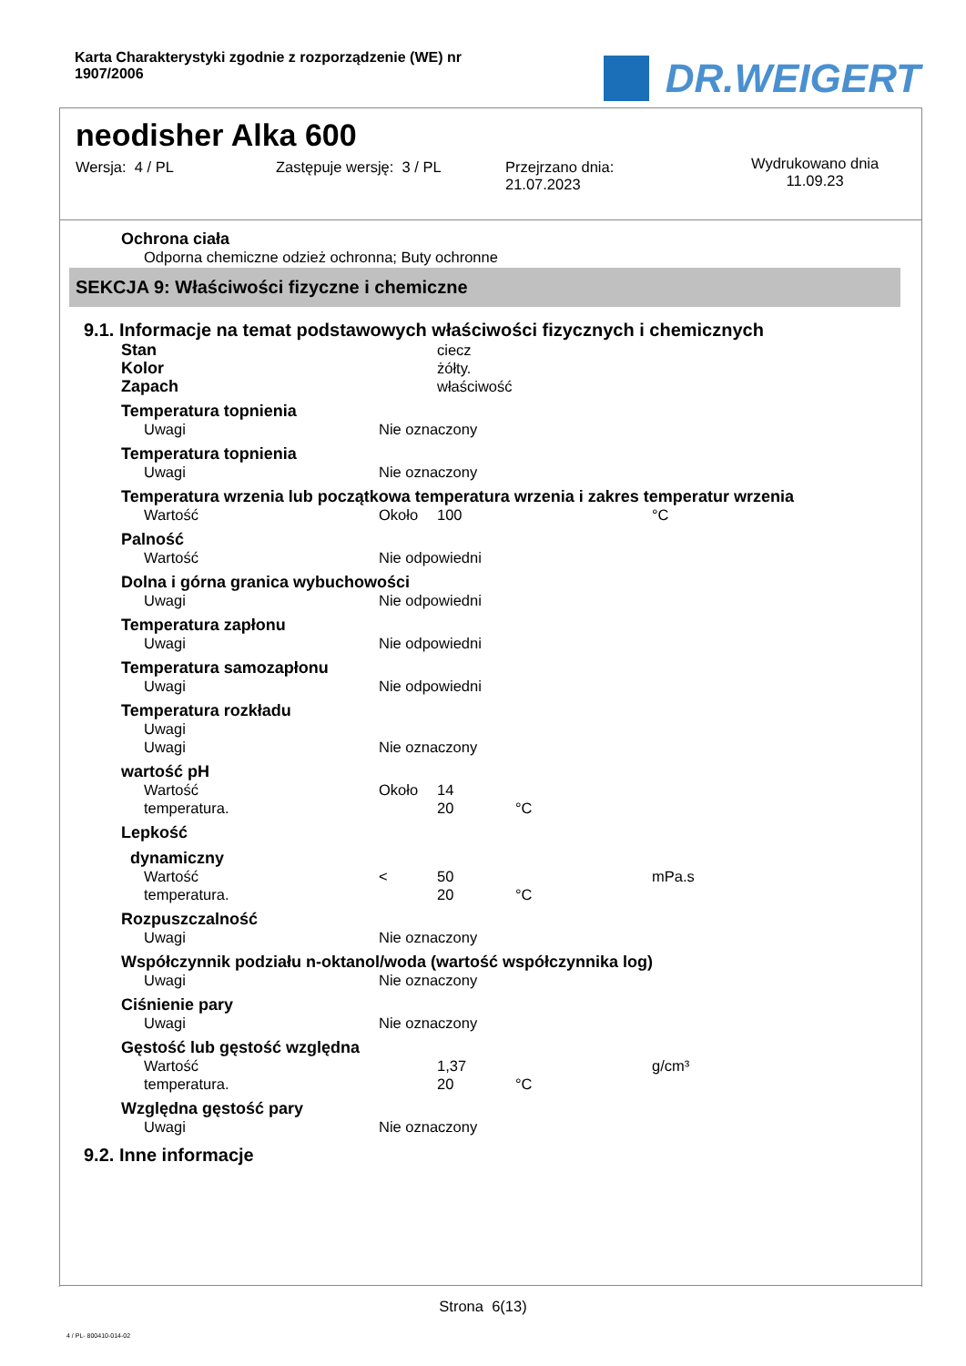Karta Charakterystyki zgodnie z rozporządzenie (WE) nr 1907/2006
DR.WEIGERT
neodisher Alka 600
Wersja: 4 / PL Zastępuje wersję: 3 / PL Przejrzano dnia:
21.07.2023
Wydrukowano dnia
11.09.23
Ochrona ciała
Odporna chemiczne odzież ochronna; Buty ochronne
SEKCJA 9: Właściwości fizyczne i chemiczne
9.1. Informacje na temat podstawowych właściwości fizycznych i chemicznych
| Stan | | ciecz | | |
| Kolor | | żółty. | | |
| Zapach | | właściwość | | |
| Temperatura topnienia | | | | |
| Uwagi | Nie oznaczony | | | |
| Temperatura topnienia | | | | |
| Uwagi | Nie oznaczony | | | |
| Temperatura wrzenia lub początkowa temperatura wrzenia i zakres temperatur wrzenia | | | | |
| Wartość | Około | 100 | | °C |
| Palność | | | | |
| Wartość | Nie odpowiedni | | | |
| Dolna i górna granica wybuchowości | | | | |
| Uwagi | Nie odpowiedni | | | |
| Temperatura zapłonu | | | | |
| Uwagi | Nie odpowiedni | | | |
| Temperatura samozapłonu | | | | |
| Uwagi | Nie odpowiedni | | | |
| Temperatura rozkładu | | | | |
| Uwagi | | | | |
| Uwagi | Nie oznaczony | | | |
| wartość pH | | | | |
| Wartość | Około | 14 | | |
| temperatura. | | 20 | °C | |
| Lepkość | | | | |
| dynamiczny | | | | |
| Wartość | < | 50 | | mPa.s |
| temperatura. | | 20 | °C | |
| Rozpuszczalność | | | | |
| Uwagi | Nie oznaczony | | | |
| Współczynnik podziału n-oktanol/woda (wartość współczynnika log) | | | | |
| Uwagi | Nie oznaczony | | | |
| Ciśnienie pary | | | | |
| Uwagi | Nie oznaczony | | | |
| Gęstość lub gęstość względna | | | | |
| Wartość | | 1,37 | | g/cm³ |
| temperatura. | | 20 | °C | |
| Względna gęstość pary | | | | |
| Uwagi | Nie oznaczony | | | |
9.2. Inne informacje
Strona 6(13)
4 / PL- 800410-014-02